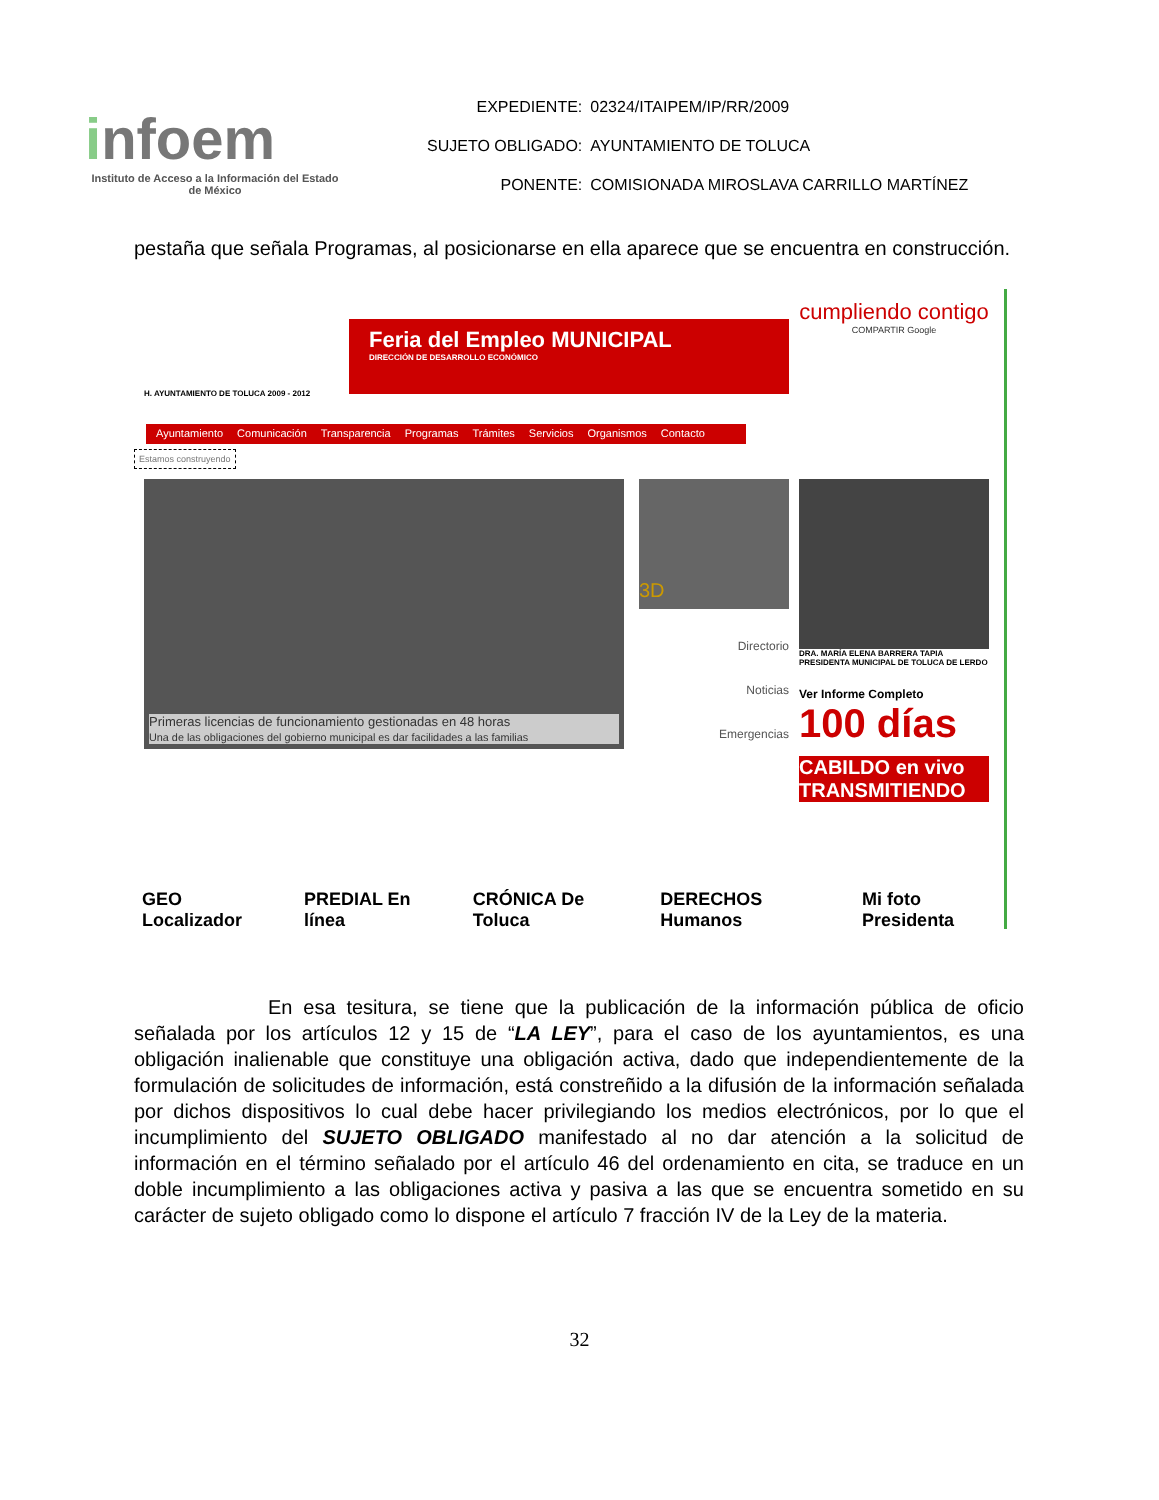infoem
Instituto de Acceso a la Información del Estado de México
| EXPEDIENTE: | 02324/ITAIPEM/IP/RR/2009 |
| SUJETO OBLIGADO: | AYUNTAMIENTO DE TOLUCA |
| PONENTE: | COMISIONADA MIROSLAVA CARRILLO MARTÍNEZ |
pestaña que señala Programas, al posicionarse en ella aparece que se encuentra en construcción.
H. AYUNTAMIENTO DE TOLUCA 2009 - 2012
Feria del Empleo MUNICIPAL
DIRECCIÓN DE DESARROLLO ECONÓMICO
cumpliendo contigo
COMPARTIR Google
Ayuntamiento Comunicación Transparencia Programas Trámites Servicios Organismos Contacto
Estamos construyendo
Primeras licencias de funcionamiento gestionadas en 48 horas
Una de las obligaciones del gobierno municipal es dar facilidades a las familias
3D
Directorio
Noticias
Emergencias
DRA. MARÍA ELENA BARRERA TAPIA
PRESIDENTA MUNICIPAL DE TOLUCA DE LERDO
Ver Informe Completo
100 días
CABILDO en vivo TRANSMITIENDO
GEO Localizador PREDIAL En línea CRÓNICA De Toluca DERECHOS Humanos Mi foto Presidenta
En esa tesitura, se tiene que la publicación de la información pública de oficio señalada por los artículos 12 y 15 de “LA LEY”, para el caso de los ayuntamientos, es una obligación inalienable que constituye una obligación activa, dado que independientemente de la formulación de solicitudes de información, está constreñido a la difusión de la información señalada por dichos dispositivos lo cual debe hacer privilegiando los medios electrónicos, por lo que el incumplimiento del SUJETO OBLIGADO manifestado al no dar atención a la solicitud de información en el término señalado por el artículo 46 del ordenamiento en cita, se traduce en un doble incumplimiento a las obligaciones activa y pasiva a las que se encuentra sometido en su carácter de sujeto obligado como lo dispone el artículo 7 fracción IV de la Ley de la materia.
32